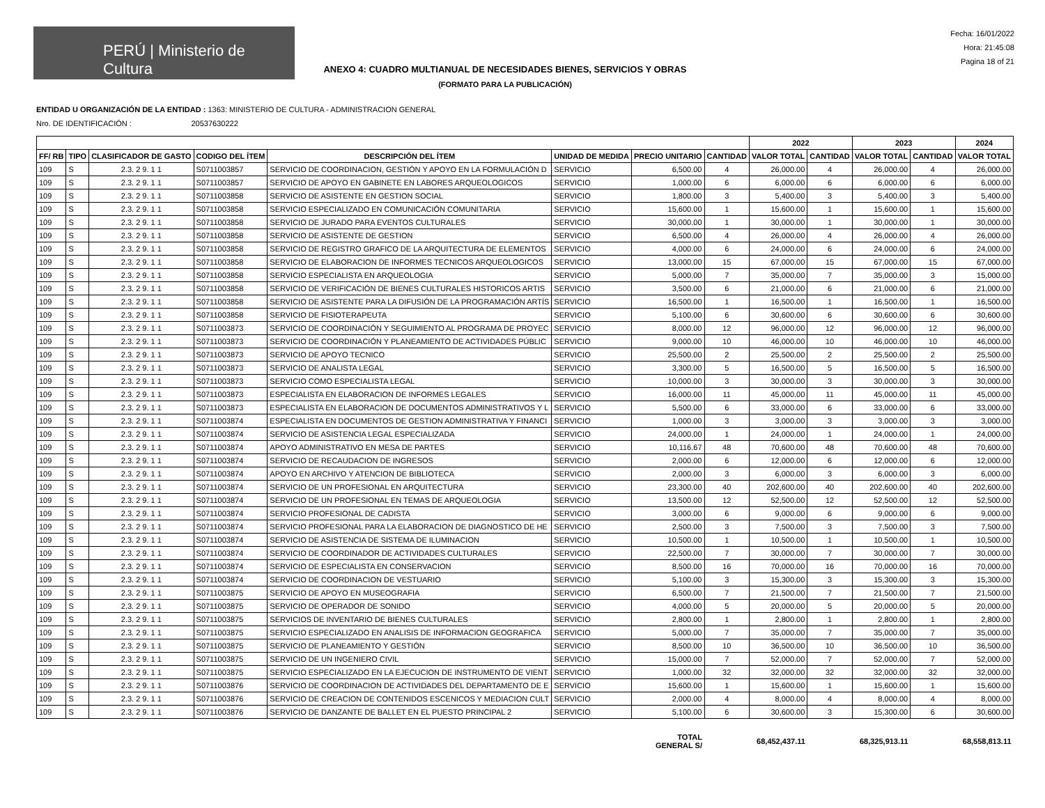PERÚ | Ministerio de Cultura
Fecha: 16/01/2022
Hora: 21:45:08
Pagina 18 of 21
ANEXO 4: CUADRO MULTIANUAL DE NECESIDADES BIENES, SERVICIOS Y OBRAS
(FORMATO PARA LA PUBLICACIÓN)
ENTIDAD U ORGANIZACIÓN DE LA ENTIDAD : 1363: MINISTERIO DE CULTURA - ADMINISTRACION GENERAL
Nro. DE IDENTIFICACIÓN : 20537630222
| | | | | | | | | 2022 | | 2023 | | 2024 |
| --- | --- | --- | --- | --- | --- | --- | --- | --- | --- | --- | --- | --- |
| FF/ RB | TIPO | CLASIFICADOR DE GASTO | CODIGO DEL ÍTEM | DESCRIPCIÓN DEL ÍTEM | UNIDAD DE MEDIDA | PRECIO UNITARIO | CANTIDAD | VALOR TOTAL | CANTIDAD | VALOR TOTAL | CANTIDAD | VALOR TOTAL |
| 109 | S | 2.3. 2 9. 1 1 | S0711003857 | SERVICIO DE COORDINACION, GESTIÓN Y APOYO EN LA FORMULACIÓN D | SERVICIO | 6,500.00 | 4 | 26,000.00 | 4 | 26,000.00 | 4 | 26,000.00 |
| 109 | S | 2.3. 2 9. 1 1 | S0711003857 | SERVICIO DE APOYO EN GABINETE EN LABORES ARQUEOLOGICOS | SERVICIO | 1,000.00 | 6 | 6,000.00 | 6 | 6,000.00 | 6 | 6,000.00 |
| 109 | S | 2.3. 2 9. 1 1 | S0711003858 | SERVICIO DE ASISTENTE EN GESTION SOCIAL | SERVICIO | 1,800.00 | 3 | 5,400.00 | 3 | 5,400.00 | 3 | 5,400.00 |
| 109 | S | 2.3. 2 9. 1 1 | S0711003858 | SERVICIO ESPECIALIZADO EN COMUNICACIÓN COMUNITARIA | SERVICIO | 15,600.00 | 1 | 15,600.00 | 1 | 15,600.00 | 1 | 15,600.00 |
| 109 | S | 2.3. 2 9. 1 1 | S0711003858 | SERVICIO DE JURADO PARA EVENTOS CULTURALES | SERVICIO | 30,000.00 | 1 | 30,000.00 | 1 | 30,000.00 | 1 | 30,000.00 |
| 109 | S | 2.3. 2 9. 1 1 | S0711003858 | SERVICIO DE ASISTENTE DE GESTION | SERVICIO | 6,500.00 | 4 | 26,000.00 | 4 | 26,000.00 | 4 | 26,000.00 |
| 109 | S | 2.3. 2 9. 1 1 | S0711003858 | SERVICIO DE REGISTRO GRAFICO DE LA ARQUITECTURA DE ELEMENTOS | SERVICIO | 4,000.00 | 6 | 24,000.00 | 6 | 24,000.00 | 6 | 24,000.00 |
| 109 | S | 2.3. 2 9. 1 1 | S0711003858 | SERVICIO DE ELABORACION DE INFORMES TECNICOS ARQUEOLOGICOS | SERVICIO | 13,000.00 | 15 | 67,000.00 | 15 | 67,000.00 | 15 | 67,000.00 |
| 109 | S | 2.3. 2 9. 1 1 | S0711003858 | SERVICIO ESPECIALISTA EN ARQUEOLOGIA | SERVICIO | 5,000.00 | 7 | 35,000.00 | 7 | 35,000.00 | 3 | 15,000.00 |
| 109 | S | 2.3. 2 9. 1 1 | S0711003858 | SERVICIO DE VERIFICACIÓN DE BIENES CULTURALES HISTORICOS ARTIS | SERVICIO | 3,500.00 | 6 | 21,000.00 | 6 | 21,000.00 | 6 | 21,000.00 |
| 109 | S | 2.3. 2 9. 1 1 | S0711003858 | SERVICIO DE ASISTENTE PARA LA DIFUSIÓN DE LA PROGRAMACIÓN ARTÍS | SERVICIO | 16,500.00 | 1 | 16,500.00 | 1 | 16,500.00 | 1 | 16,500.00 |
| 109 | S | 2.3. 2 9. 1 1 | S0711003858 | SERVICIO DE FISIOTERAPEUTA | SERVICIO | 5,100.00 | 6 | 30,600.00 | 6 | 30,600.00 | 6 | 30,600.00 |
| 109 | S | 2.3. 2 9. 1 1 | S0711003873 | SERVICIO DE COORDINACIÓN Y SEGUIMIENTO AL PROGRAMA DE PROYEC | SERVICIO | 8,000.00 | 12 | 96,000.00 | 12 | 96,000.00 | 12 | 96,000.00 |
| 109 | S | 2.3. 2 9. 1 1 | S0711003873 | SERVICIO DE COORDINACIÓN Y PLANEAMIENTO DE ACTIVIDADES PÚBLIC | SERVICIO | 9,000.00 | 10 | 46,000.00 | 10 | 46,000.00 | 10 | 46,000.00 |
| 109 | S | 2.3. 2 9. 1 1 | S0711003873 | SERVICIO DE APOYO TECNICO | SERVICIO | 25,500.00 | 2 | 25,500.00 | 2 | 25,500.00 | 2 | 25,500.00 |
| 109 | S | 2.3. 2 9. 1 1 | S0711003873 | SERVICIO DE ANALISTA LEGAL | SERVICIO | 3,300.00 | 5 | 16,500.00 | 5 | 16,500.00 | 5 | 16,500.00 |
| 109 | S | 2.3. 2 9. 1 1 | S0711003873 | SERVICIO COMO ESPECIALISTA LEGAL | SERVICIO | 10,000.00 | 3 | 30,000.00 | 3 | 30,000.00 | 3 | 30,000.00 |
| 109 | S | 2.3. 2 9. 1 1 | S0711003873 | ESPECIALISTA EN ELABORACION DE INFORMES LEGALES | SERVICIO | 16,000.00 | 11 | 45,000.00 | 11 | 45,000.00 | 11 | 45,000.00 |
| 109 | S | 2.3. 2 9. 1 1 | S0711003873 | ESPECIALISTA EN ELABORACION DE DOCUMENTOS ADMINISTRATIVOS Y L | SERVICIO | 5,500.00 | 6 | 33,000.00 | 6 | 33,000.00 | 6 | 33,000.00 |
| 109 | S | 2.3. 2 9. 1 1 | S0711003874 | ESPECIALISTA EN DOCUMENTOS DE GESTION ADMINISTRATIVA Y FINANCI | SERVICIO | 1,000.00 | 3 | 3,000.00 | 3 | 3,000.00 | 3 | 3,000.00 |
| 109 | S | 2.3. 2 9. 1 1 | S0711003874 | SERVICIO DE ASISTENCIA LEGAL ESPECIALIZADA | SERVICIO | 24,000.00 | 1 | 24,000.00 | 1 | 24,000.00 | 1 | 24,000.00 |
| 109 | S | 2.3. 2 9. 1 1 | S0711003874 | APOYO ADMINISTRATIVO EN MESA DE PARTES | SERVICIO | 10,116.67 | 48 | 70,600.00 | 48 | 70,600.00 | 48 | 70,600.00 |
| 109 | S | 2.3. 2 9. 1 1 | S0711003874 | SERVICIO DE RECAUDACION DE INGRESOS | SERVICIO | 2,000.00 | 6 | 12,000.00 | 6 | 12,000.00 | 6 | 12,000.00 |
| 109 | S | 2.3. 2 9. 1 1 | S0711003874 | APOYO EN ARCHIVO Y ATENCION DE BIBLIOTECA | SERVICIO | 2,000.00 | 3 | 6,000.00 | 3 | 6,000.00 | 3 | 6,000.00 |
| 109 | S | 2.3. 2 9. 1 1 | S0711003874 | SERVICIO DE UN PROFESIONAL EN ARQUITECTURA | SERVICIO | 23,300.00 | 40 | 202,600.00 | 40 | 202,600.00 | 40 | 202,600.00 |
| 109 | S | 2.3. 2 9. 1 1 | S0711003874 | SERVICIO DE UN PROFESIONAL EN TEMAS DE ARQUEOLOGIA | SERVICIO | 13,500.00 | 12 | 52,500.00 | 12 | 52,500.00 | 12 | 52,500.00 |
| 109 | S | 2.3. 2 9. 1 1 | S0711003874 | SERVICIO PROFESIONAL DE CADISTA | SERVICIO | 3,000.00 | 6 | 9,000.00 | 6 | 9,000.00 | 6 | 9,000.00 |
| 109 | S | 2.3. 2 9. 1 1 | S0711003874 | SERVICIO PROFESIONAL PARA LA ELABORACION DE DIAGNOSTICO DE HE | SERVICIO | 2,500.00 | 3 | 7,500.00 | 3 | 7,500.00 | 3 | 7,500.00 |
| 109 | S | 2.3. 2 9. 1 1 | S0711003874 | SERVICIO DE ASISTENCIA DE SISTEMA DE ILUMINACION | SERVICIO | 10,500.00 | 1 | 10,500.00 | 1 | 10,500.00 | 1 | 10,500.00 |
| 109 | S | 2.3. 2 9. 1 1 | S0711003874 | SERVICIO DE COORDINADOR DE ACTIVIDADES CULTURALES | SERVICIO | 22,500.00 | 7 | 30,000.00 | 7 | 30,000.00 | 7 | 30,000.00 |
| 109 | S | 2.3. 2 9. 1 1 | S0711003874 | SERVICIO DE ESPECIALISTA EN CONSERVACION | SERVICIO | 8,500.00 | 16 | 70,000.00 | 16 | 70,000.00 | 16 | 70,000.00 |
| 109 | S | 2.3. 2 9. 1 1 | S0711003874 | SERVICIO DE COORDINACION DE VESTUARIO | SERVICIO | 5,100.00 | 3 | 15,300.00 | 3 | 15,300.00 | 3 | 15,300.00 |
| 109 | S | 2.3. 2 9. 1 1 | S0711003875 | SERVICIO DE APOYO EN MUSEOGRAFIA | SERVICIO | 6,500.00 | 7 | 21,500.00 | 7 | 21,500.00 | 7 | 21,500.00 |
| 109 | S | 2.3. 2 9. 1 1 | S0711003875 | SERVICIO DE OPERADOR DE SONIDO | SERVICIO | 4,000.00 | 5 | 20,000.00 | 5 | 20,000.00 | 5 | 20,000.00 |
| 109 | S | 2.3. 2 9. 1 1 | S0711003875 | SERVICIOS DE INVENTARIO DE BIENES CULTURALES | SERVICIO | 2,800.00 | 1 | 2,800.00 | 1 | 2,800.00 | 1 | 2,800.00 |
| 109 | S | 2.3. 2 9. 1 1 | S0711003875 | SERVICIO ESPECIALIZADO EN ANALISIS DE INFORMACION GEOGRAFICA | SERVICIO | 5,000.00 | 7 | 35,000.00 | 7 | 35,000.00 | 7 | 35,000.00 |
| 109 | S | 2.3. 2 9. 1 1 | S0711003875 | SERVICIO DE PLANEAMIENTO Y GESTIÓN | SERVICIO | 8,500.00 | 10 | 36,500.00 | 10 | 36,500.00 | 10 | 36,500.00 |
| 109 | S | 2.3. 2 9. 1 1 | S0711003875 | SERVICIO DE UN INGENIERO CIVIL | SERVICIO | 15,000.00 | 7 | 52,000.00 | 7 | 52,000.00 | 7 | 52,000.00 |
| 109 | S | 2.3. 2 9. 1 1 | S0711003875 | SERVICIO ESPECIALIZADO EN LA EJECUCION DE INSTRUMENTO DE VIENT | SERVICIO | 1,000.00 | 32 | 32,000.00 | 32 | 32,000.00 | 32 | 32,000.00 |
| 109 | S | 2.3. 2 9. 1 1 | S0711003876 | SERVICIO DE COORDINACION DE ACTIVIDADES DEL DEPARTAMENTO DE E | SERVICIO | 15,600.00 | 1 | 15,600.00 | 1 | 15,600.00 | 1 | 15,600.00 |
| 109 | S | 2.3. 2 9. 1 1 | S0711003876 | SERVICIO DE CREACION DE CONTENIDOS ESCENICOS Y MEDIACION CULT | SERVICIO | 2,000.00 | 4 | 8,000.00 | 4 | 8,000.00 | 4 | 8,000.00 |
| 109 | S | 2.3. 2 9. 1 1 | S0711003876 | SERVICIO DE DANZANTE DE BALLET EN EL PUESTO PRINCIPAL 2 | SERVICIO | 5,100.00 | 6 | 30,600.00 | 3 | 15,300.00 | 6 | 30,600.00 |
| TOTAL GENERAL S/ | | | | | | | | 68,452,437.11 | | 68,325,913.11 | | 68,558,813.11 |